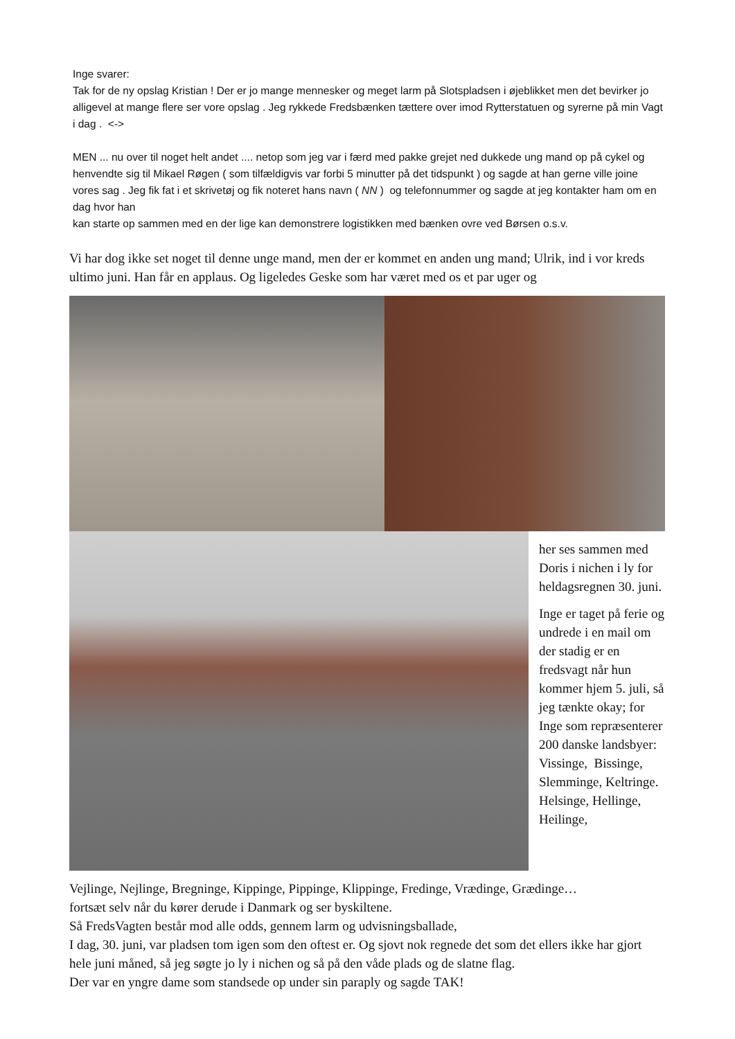Inge svarer:
Tak for de ny opslag Kristian ! Der er jo mange mennesker og meget larm på Slotspladsen i øjeblikket men det bevirker jo alligevel at mange flere ser vore opslag . Jeg rykkede Fredsbænken tættere over imod Rytterstatuen og syrerne på min Vagt i dag . <->
MEN ... nu over til noget helt andet .... netop som jeg var i færd med pakke grejet ned dukkede ung mand op på cykel og henvendte sig til Mikael Røgen ( som tilfældigvis var forbi 5 minutter på det tidspunkt ) og sagde at han gerne ville joine vores sag . Jeg fik fat i et skrivetøj og fik noteret hans navn ( NN ) og telefonnummer og sagde at jeg kontakter ham om en dag hvor han
kan starte op sammen med en der lige kan demonstrere logistikken med bænken ovre ved Børsen o.s.v.
Vi har dog ikke set noget til denne unge mand, men der er kommet en anden ung mand; Ulrik, ind i vor kreds ultimo juni. Han får en applaus. Og ligeledes Geske som har været med os et par uger og
her ses sammen med Doris i nichen i ly for heldagsregnen 30. juni.
Inge er taget på ferie og undrede i en mail om der stadig er en fredsvagt når hun kommer hjem 5. juli, så jeg tænkte okay; for Inge som repræsenterer 200 danske landsbyer: Vissinge, Bissinge, Slemminge, Keltringe. Helsinge, Hellinge, Heilinge,
Vejlinge, Nejlinge, Bregninge, Kippinge, Pippinge, Klippinge, Fredinge, Vrædinge, Grædinge…
fortsæt selv når du kører derude i Danmark og ser byskiltene.
Så FredsVagten består mod alle odds, gennem larm og udvisningsballade,
I dag, 30. juni, var pladsen tom igen som den oftest er. Og sjovt nok regnede det som det ellers ikke har gjort hele juni måned, så jeg søgte jo ly i nichen og så på den våde plads og de slatne flag.
Der var en yngre dame som standsede op under sin paraply og sagde TAK!